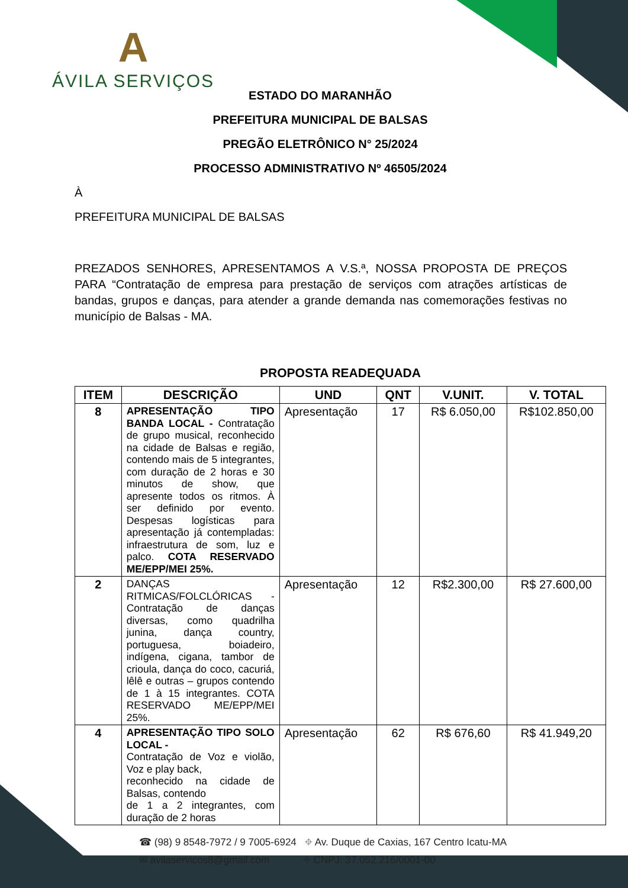A
ÁVILA SERVIÇOS
ESTADO DO MARANHÃO
PREFEITURA MUNICIPAL DE BALSAS
PREGÃO ELETRÔNICO N° 25/2024
PROCESSO ADMINISTRATIVO Nº 46505/2024
À
PREFEITURA MUNICIPAL DE BALSAS
PREZADOS SENHORES, APRESENTAMOS A V.S.ª, NOSSA PROPOSTA DE PREÇOS PARA “Contratação de empresa para prestação de serviços com atrações artísticas de bandas, grupos e danças, para atender a grande demanda nas comemorações festivas no município de Balsas - MA.
PROPOSTA READEQUADA
| ITEM | DESCRIÇÃO | UND | QNT | V.UNIT. | V. TOTAL |
| --- | --- | --- | --- | --- | --- |
| 8 | APRESENTAÇÃO TIPO BANDA LOCAL - Contratação de grupo musical, reconhecido na cidade de Balsas e região, contendo mais de 5 integrantes, com duração de 2 horas e 30 minutos de show, que apresente todos os ritmos. À ser definido por evento. Despesas logísticas para apresentação já contempladas: infraestrutura de som, luz e palco. COTA RESERVADO ME/EPP/MEI 25%. | Apresentação | 17 | R$ 6.050,00 | R$102.850,00 |
| 2 | DANÇAS RITMICAS/FOLCLÓRICAS - Contratação de danças diversas, como quadrilha junina, dança country, portuguesa, boiadeiro, indígena, cigana, tambor de crioula, dança do coco, cacuriá, lêlê e outras – grupos contendo de 1 à 15 integrantes. COTA RESERVADO ME/EPP/MEI 25%. | Apresentação | 12 | R$2.300,00 | R$ 27.600,00 |
| 4 | APRESENTAÇÃO TIPO SOLO LOCAL - Contratação de Voz e violão, Voz e play back, reconhecido na cidade de Balsas, contendo de 1 a 2 integrantes, com duração de 2 horas | Apresentação | 62 | R$ 676,60 | R$ 41.949,20 |
☎ (98) 9 8548-7972 / 9 7005-6924 ⌖ Av. Duque de Caxias, 167 Centro Icatu-MA
✉ avilaservicos8@gmail.com ⌖ CNPJ: 37.052.216/0001-00